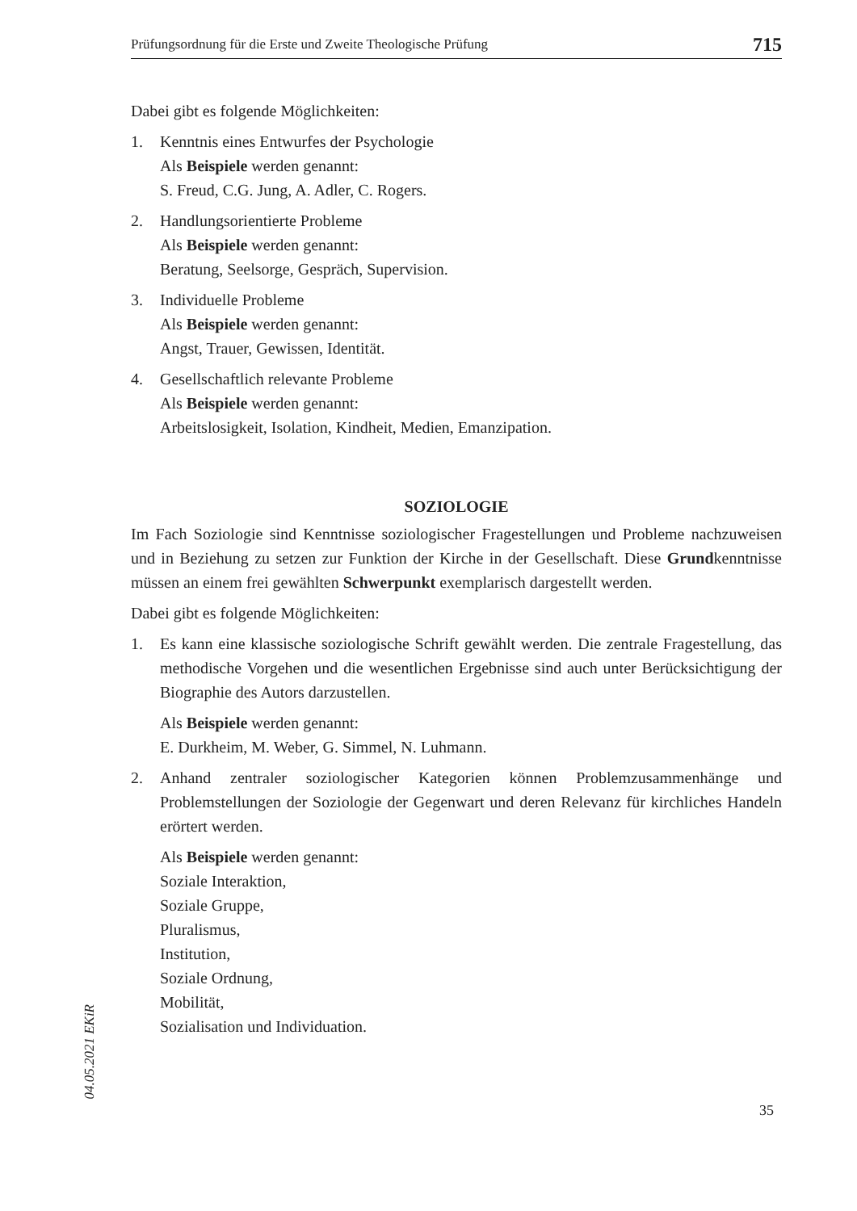Prüfungsordnung für die Erste und Zweite Theologische Prüfung 715
Dabei gibt es folgende Möglichkeiten:
1. Kenntnis eines Entwurfes der Psychologie
Als Beispiele werden genannt:
S. Freud, C.G. Jung, A. Adler, C. Rogers.
2. Handlungsorientierte Probleme
Als Beispiele werden genannt:
Beratung, Seelsorge, Gespräch, Supervision.
3. Individuelle Probleme
Als Beispiele werden genannt:
Angst, Trauer, Gewissen, Identität.
4. Gesellschaftlich relevante Probleme
Als Beispiele werden genannt:
Arbeitslosigkeit, Isolation, Kindheit, Medien, Emanzipation.
SOZIOLOGIE
Im Fach Soziologie sind Kenntnisse soziologischer Fragestellungen und Probleme nachzuweisen und in Beziehung zu setzen zur Funktion der Kirche in der Gesellschaft. Diese Grundkenntnisse müssen an einem frei gewählten Schwerpunkt exemplarisch dargestellt werden.
Dabei gibt es folgende Möglichkeiten:
1. Es kann eine klassische soziologische Schrift gewählt werden. Die zentrale Fragestellung, das methodische Vorgehen und die wesentlichen Ergebnisse sind auch unter Berücksichtigung der Biographie des Autors darzustellen.
Als Beispiele werden genannt:
E. Durkheim, M. Weber, G. Simmel, N. Luhmann.
2. Anhand zentraler soziologischer Kategorien können Problemzusammenhänge und Problemstellungen der Soziologie der Gegenwart und deren Relevanz für kirchliches Handeln erörtert werden.
Als Beispiele werden genannt:
Soziale Interaktion,
Soziale Gruppe,
Pluralismus,
Institution,
Soziale Ordnung,
Mobilität,
Sozialisation und Individuation.
04.05.2021 EKiR
35